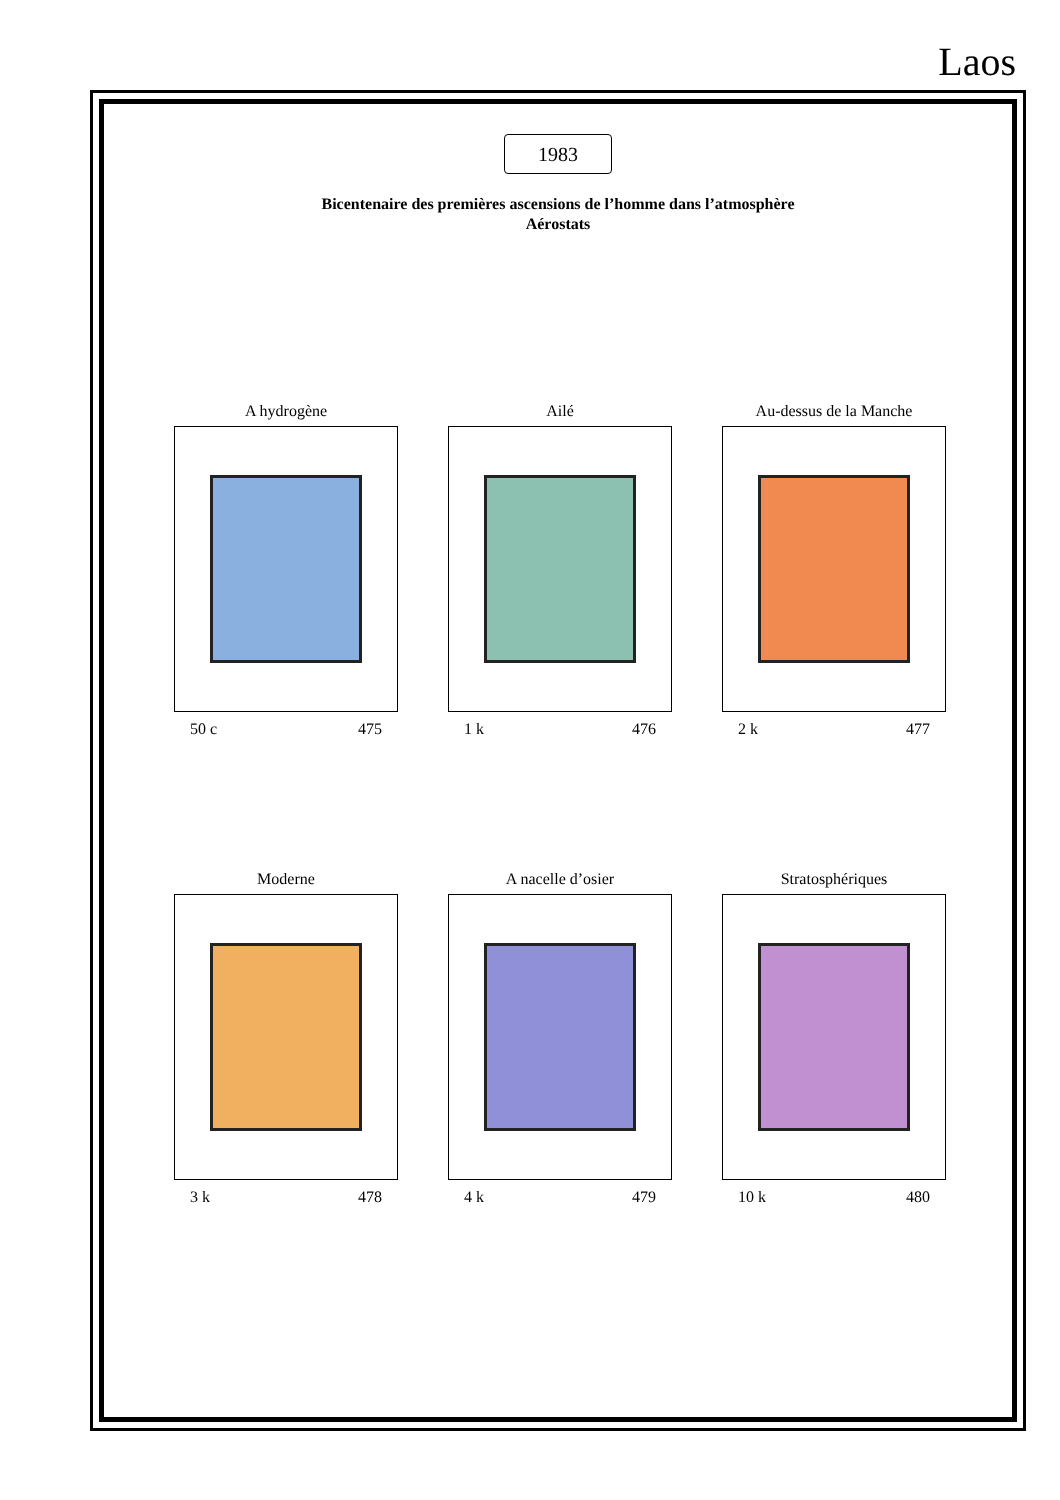Laos
1983
Bicentenaire des premières ascensions de l’homme dans l’atmosphère
Aérostats
A hydrogène
50 c 475
Ailé
1 k 476
Au-dessus de la Manche
2 k 477
Moderne
3 k 478
A nacelle d’osier
4 k 479
Stratosphériques
10 k 480